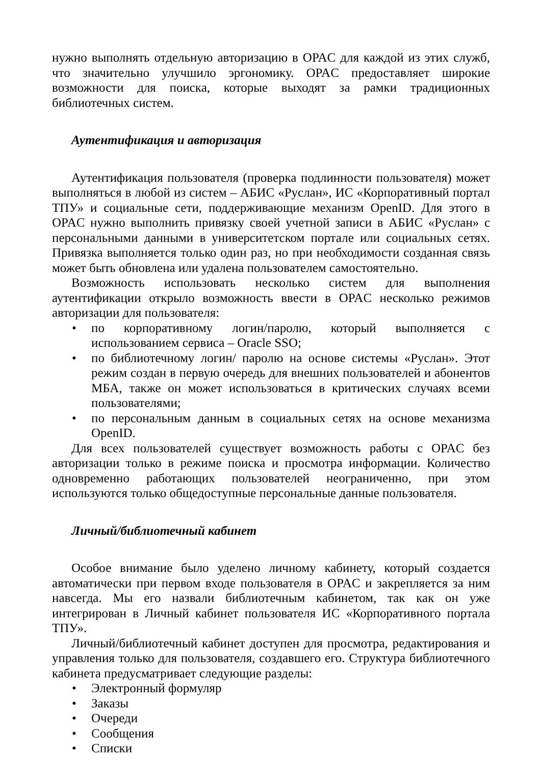нужно выполнять отдельную авторизацию в OPAC для каждой из этих служб, что значительно улучшило эргономику. OPAC предоставляет широкие возможности для поиска, которые выходят за рамки традиционных библиотечных систем.
Аутентификация и авторизация
Аутентификация пользователя (проверка подлинности пользователя) может выполняться в любой из систем – АБИС «Руслан», ИС «Корпоративный портал ТПУ» и социальные сети, поддерживающие механизм OpenID. Для этого в OPAC нужно выполнить привязку своей учетной записи в АБИС «Руслан» с персональными данными в университетском портале или социальных сетях. Привязка выполняется только один раз, но при необходимости созданная связь может быть обновлена или удалена пользователем самостоятельно.
Возможность использовать несколько систем для выполнения аутентификации открыло возможность ввести в OPAC несколько режимов авторизации для пользователя:
• по корпоративному логин/паролю, который выполняется с использованием сервиса – Oracle SSO;
• по библиотечному логин/ паролю на основе системы «Руслан». Этот режим создан в первую очередь для внешних пользователей и абонентов МБА, также он может использоваться в критических случаях всеми пользователями;
• по персональным данным в социальных сетях на основе механизма OpenID.
Для всех пользователей существует возможность работы с OPAC без авторизации только в режиме поиска и просмотра информации. Количество одновременно работающих пользователей неограниченно, при этом используются только общедоступные персональные данные пользователя.
Личный/библиотечный кабинет
Особое внимание было уделено личному кабинету, который создается автоматически при первом входе пользователя в OPAC и закрепляется за ним навсегда. Мы его назвали библиотечным кабинетом, так как он уже интегрирован в Личный кабинет пользователя ИС «Корпоративного портала ТПУ».
Личный/библиотечный кабинет доступен для просмотра, редактирования и управления только для пользователя, создавшего его. Структура библиотечного кабинета предусматривает следующие разделы:
• Электронный формуляр
• Заказы
• Очереди
• Сообщения
• Списки